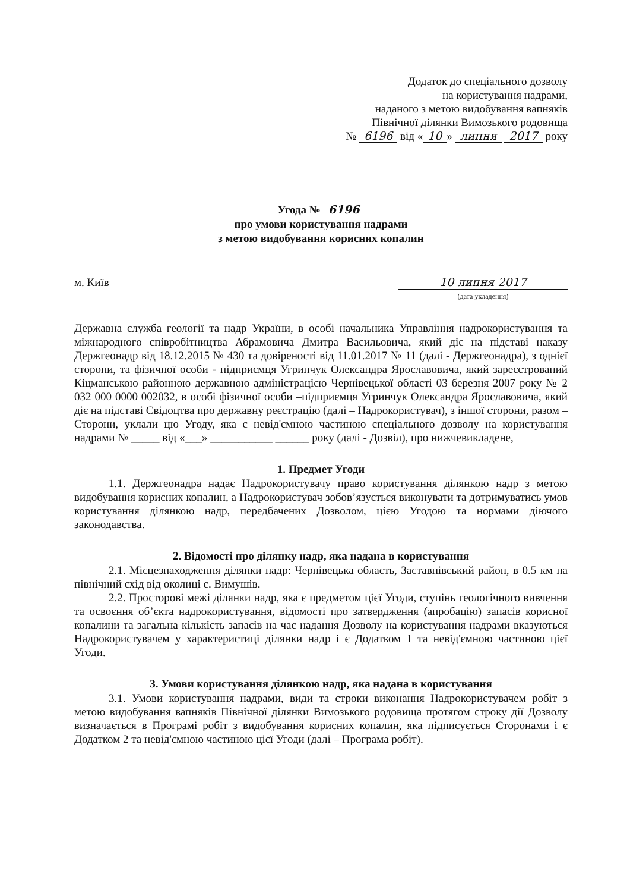Додаток до спеціального дозволу
на користування надрами,
наданого з метою видобування вапняків
Північної ділянки Вимозького родовища
№ 6196 від « 10 » липня 2017 року
Угода № 6196
про умови користування надрами
з метою видобування корисних копалин
м. Київ 10 липня 2017
(дата укладення)
Державна служба геології та надр України, в особі начальника Управління надрокористування та міжнародного співробітництва Абрамовича Дмитра Васильовича, який діє на підставі наказу Держгеонадр від 18.12.2015 № 430 та довіреності від 11.01.2017 № 11 (далі - Держгеонадра), з однієї сторони, та фізичної особи - підприємця Угринчук Олександра Ярославовича, який зареєстрований Кіцманською районною державною адміністрацією Чернівецької області 03 березня 2007 року № 2 032 000 0000 002032, в особі фізичної особи –підприємця Угринчук Олександра Ярославовича, який діє на підставі Свідоцтва про державну реєстрацію (далі – Надрокористувач), з іншої сторони, разом – Сторони, уклали цю Угоду, яка є невід'ємною частиною спеціального дозволу на користування надрами № _____ від «___» ___________ ______ року (далі - Дозвіл), про нижчевикладене,
1. Предмет Угоди
1.1. Держгеонадра надає Надрокористувачу право користування ділянкою надр з метою видобування корисних копалин, а Надрокористувач зобов’язується виконувати та дотримуватись умов користування ділянкою надр, передбачених Дозволом, цією Угодою та нормами діючого законодавства.
2. Відомості про ділянку надр, яка надана в користування
2.1. Місцезнаходження ділянки надр: Чернівецька область, Заставнівський район, в 0.5 км на північний схід від околиці с. Вимушів.
2.2. Просторові межі ділянки надр, яка є предметом цієї Угоди, ступінь геологічного вивчення та освоєння об’єкта надрокористування, відомості про затвердження (апробацію) запасів корисної копалини та загальна кількість запасів на час надання Дозволу на користування надрами вказуються Надрокористувачем у характеристиці ділянки надр і є Додатком 1 та невід'ємною частиною цієї Угоди.
3. Умови користування ділянкою надр, яка надана в користування
3.1. Умови користування надрами, види та строки виконання Надрокористувачем робіт з метою видобування вапняків Північної ділянки Вимозького родовища протягом строку дії Дозволу визначається в Програмі робіт з видобування корисних копалин, яка підписується Сторонами і є Додатком 2 та невід'ємною частиною цієї Угоди (далі – Програма робіт).